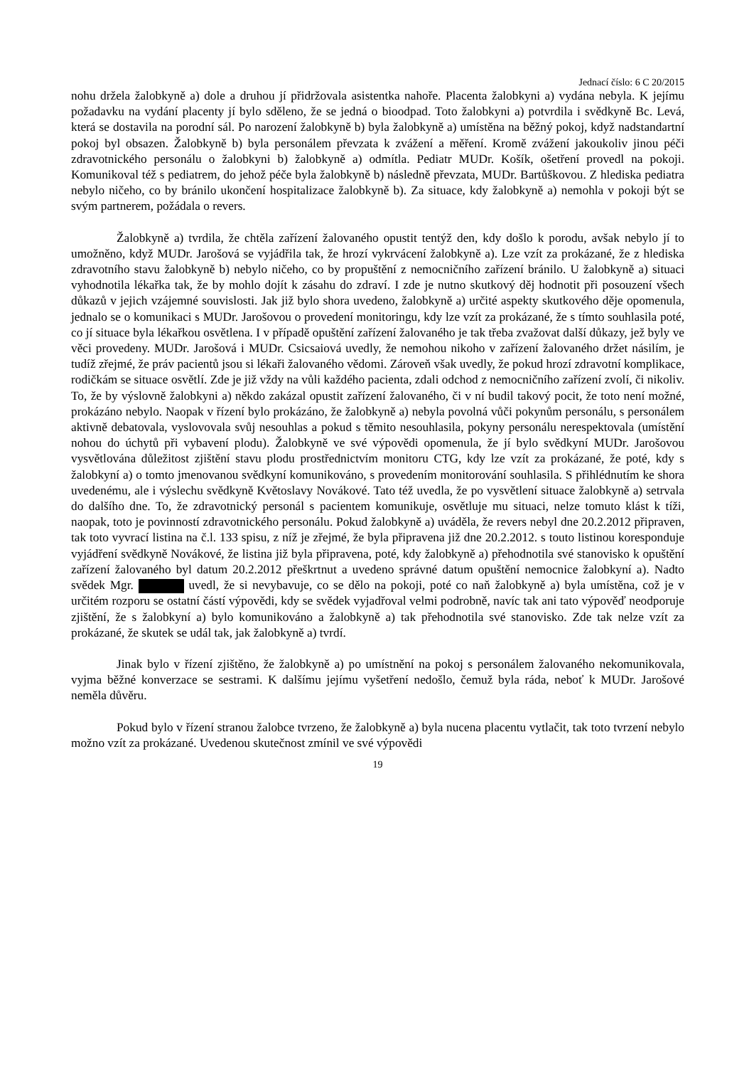Jednací číslo: 6 C 20/2015
nohu držela žalobkyně a) dole a druhou jí přidržovala asistentka nahoře. Placenta žalobkyni a) vydána nebyla. K jejímu požadavku na vydání placenty jí bylo sděleno, že se jedná o bioodpad. Toto žalobkyni a) potvrdila i svědkyně Bc. Levá, která se dostavila na porodní sál. Po narození žalobkyně b) byla žalobkyně a) umístěna na běžný pokoj, když nadstandartní pokoj byl obsazen. Žalobkyně b) byla personálem převzata k zvážení a měření. Kromě zvážení jakoukoliv jinou péči zdravotnického personálu o žalobkyni b) žalobkyně a) odmítla. Pediatr MUDr. Košík, ošetření provedl na pokoji. Komunikoval též s pediatrem, do jehož péče byla žalobkyně b) následně převzata, MUDr. Bartůškovou. Z hlediska pediatra nebylo ničeho, co by bránilo ukončení hospitalizace žalobkyně b). Za situace, kdy žalobkyně a) nemohla v pokoji být se svým partnerem, požádala o revers.
Žalobkyně a) tvrdila, že chtěla zařízení žalovaného opustit tentýž den, kdy došlo k porodu, avšak nebylo jí to umožněno, když MUDr. Jarošová se vyjádřila tak, že hrozí vykrvácení žalobkyně a). Lze vzít za prokázané, že z hlediska zdravotního stavu žalobkyně b) nebylo ničeho, co by propuštění z nemocničního zařízení bránilo. U žalobkyně a) situaci vyhodnotila lékařka tak, že by mohlo dojít k zásahu do zdraví. I zde je nutno skutkový děj hodnotit při posouzení všech důkazů v jejich vzájemné souvislosti. Jak již bylo shora uvedeno, žalobkyně a) určité aspekty skutkového děje opomenula, jednalo se o komunikaci s MUDr. Jarošovou o provedení monitoringu, kdy lze vzít za prokázané, že s tímto souhlasila poté, co jí situace byla lékařkou osvětlena. I v případě opuštění zařízení žalovaného je tak třeba zvažovat další důkazy, jež byly ve věci provedeny. MUDr. Jarošová i MUDr. Csicsaiová uvedly, že nemohou nikoho v zařízení žalovaného držet násilím, je tudíž zřejmé, že práv pacientů jsou si lékaři žalovaného vědomi. Zároveň však uvedly, že pokud hrozí zdravotní komplikace, rodičkám se situace osvětlí. Zde je již vždy na vůli každého pacienta, zdali odchod z nemocničního zařízení zvolí, či nikoliv. To, že by výslovně žalobkyni a) někdo zakázal opustit zařízení žalovaného, či v ní budil takový pocit, že toto není možné, prokázáno nebylo. Naopak v řízení bylo prokázáno, že žalobkyně a) nebyla povolná vůči pokynům personálu, s personálem aktivně debatovala, vyslovovala svůj nesouhlas a pokud s těmito nesouhlasila, pokyny personálu nerespektovala (umístění nohou do úchytů při vybavení plodu). Žalobkyně ve své výpovědi opomenula, že jí bylo svědkyní MUDr. Jarošovou vysvětlována důležitost zjištění stavu plodu prostřednictvím monitoru CTG, kdy lze vzít za prokázané, že poté, kdy s žalobkyní a) o tomto jmenovanou svědkyní komunikováno, s provedením monitorování souhlasila. S přihlédnutím ke shora uvedenému, ale i výslechu svědkyně Květoslavy Novákové. Tato též uvedla, že po vysvětlení situace žalobkyně a) setrvala do dalšího dne. To, že zdravotnický personál s pacientem komunikuje, osvětluje mu situaci, nelze tomuto klást k tíži, naopak, toto je povinností zdravotnického personálu. Pokud žalobkyně a) uváděla, že revers nebyl dne 20.2.2012 připraven, tak toto vyvrací listina na č.l. 133 spisu, z níž je zřejmé, že byla připravena již dne 20.2.2012. s touto listinou koresponduje vyjádření svědkyně Novákové, že listina již byla připravena, poté, kdy žalobkyně a) přehodnotila své stanovisko k opuštění zařízení žalovaného byl datum 20.2.2012 přeškrtnut a uvedeno správné datum opuštění nemocnice žalobkyní a). Nadto svědek Mgr. uvedl, že si nevybavuje, co se dělo na pokoji, poté co naň žalobkyně a) byla umístěna, což je v určitém rozporu se ostatní částí výpovědi, kdy se svědek vyjadřoval velmi podrobně, navíc tak ani tato výpověď neodporuje zjištění, že s žalobkyní a) bylo komunikováno a žalobkyně a) tak přehodnotila své stanovisko. Zde tak nelze vzít za prokázané, že skutek se udál tak, jak žalobkyně a) tvrdí.
Jinak bylo v řízení zjištěno, že žalobkyně a) po umístnění na pokoj s personálem žalovaného nekomunikovala, vyjma běžné konverzace se sestrami. K dalšímu jejímu vyšetření nedošlo, čemuž byla ráda, neboť k MUDr. Jarošové neměla důvěru.
Pokud bylo v řízení stranou žalobce tvrzeno, že žalobkyně a) byla nucena placentu vytlačit, tak toto tvrzení nebylo možno vzít za prokázané. Uvedenou skutečnost zmínil ve své výpovědi
19